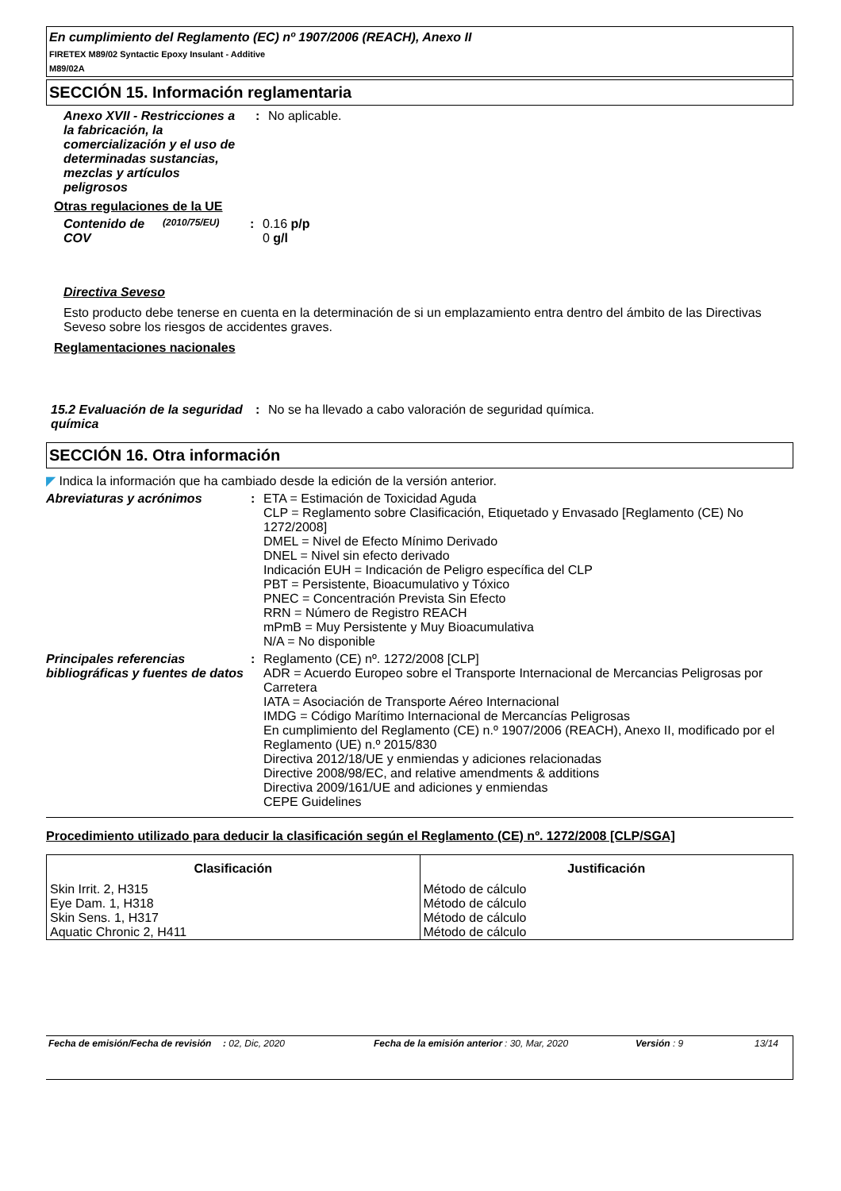En cumplimiento del Reglamento (EC) nº 1907/2006 (REACH), Anexo II
FIRETEX M89/02 Syntactic Epoxy Insulant - Additive
M89/02A
SECCIÓN 15. Información reglamentaria
Anexo XVII - Restricciones a la fabricación, la comercialización y el uso de determinadas sustancias, mezclas y artículos peligrosos
: No aplicable.
Otras regulaciones de la UE
Contenido de COV
(2010/75/EU)
: 0.16 p/p
0 g/l
Directiva Seveso
Esto producto debe tenerse en cuenta en la determinación de si un emplazamiento entra dentro del ámbito de las Directivas Seveso sobre los riesgos de accidentes graves.
Reglamentaciones nacionales
15.2 Evaluación de la seguridad química
: No se ha llevado a cabo valoración de seguridad química.
SECCIÓN 16. Otra información
◤ Indica la información que ha cambiado desde la edición de la versión anterior.
Abreviaturas y acrónimos : ETA = Estimación de Toxicidad Aguda
CLP = Reglamento sobre Clasificación, Etiquetado y Envasado [Reglamento (CE) No 1272/2008]
DMEL = Nivel de Efecto Mínimo Derivado
DNEL = Nivel sin efecto derivado
Indicación EUH = Indicación de Peligro específica del CLP
PBT = Persistente, Bioacumulativo y Tóxico
PNEC = Concentración Prevista Sin Efecto
RRN = Número de Registro REACH
mPmB = Muy Persistente y Muy Bioacumulativa
N/A = No disponible
Principales referencias bibliográficas y fuentes de datos
: Reglamento (CE) nº. 1272/2008 [CLP]
ADR = Acuerdo Europeo sobre el Transporte Internacional de Mercancias Peligrosas por Carretera
IATA = Asociación de Transporte Aéreo Internacional
IMDG = Código Marítimo Internacional de Mercancías Peligrosas
En cumplimiento del Reglamento (CE) n.º 1907/2006 (REACH), Anexo II, modificado por el Reglamento (UE) n.º 2015/830
Directiva 2012/18/UE y enmiendas y adiciones relacionadas
Directive 2008/98/EC, and relative amendments & additions
Directiva 2009/161/UE and adiciones y enmiendas
CEPE Guidelines
Procedimiento utilizado para deducir la clasificación según el Reglamento (CE) nº. 1272/2008 [CLP/SGA]
| Clasificación | Justificación |
| --- | --- |
| Skin Irrit. 2, H315 Eye Dam. 1, H318 Skin Sens. 1, H317 Aquatic Chronic 2, H411 | Método de cálculo Método de cálculo Método de cálculo Método de cálculo |
Fecha de emisión/Fecha de revisión
: 02, Dic, 2020 Fecha de la emisión anterior
: 30, Mar, 2020 Versión : 9 13/14